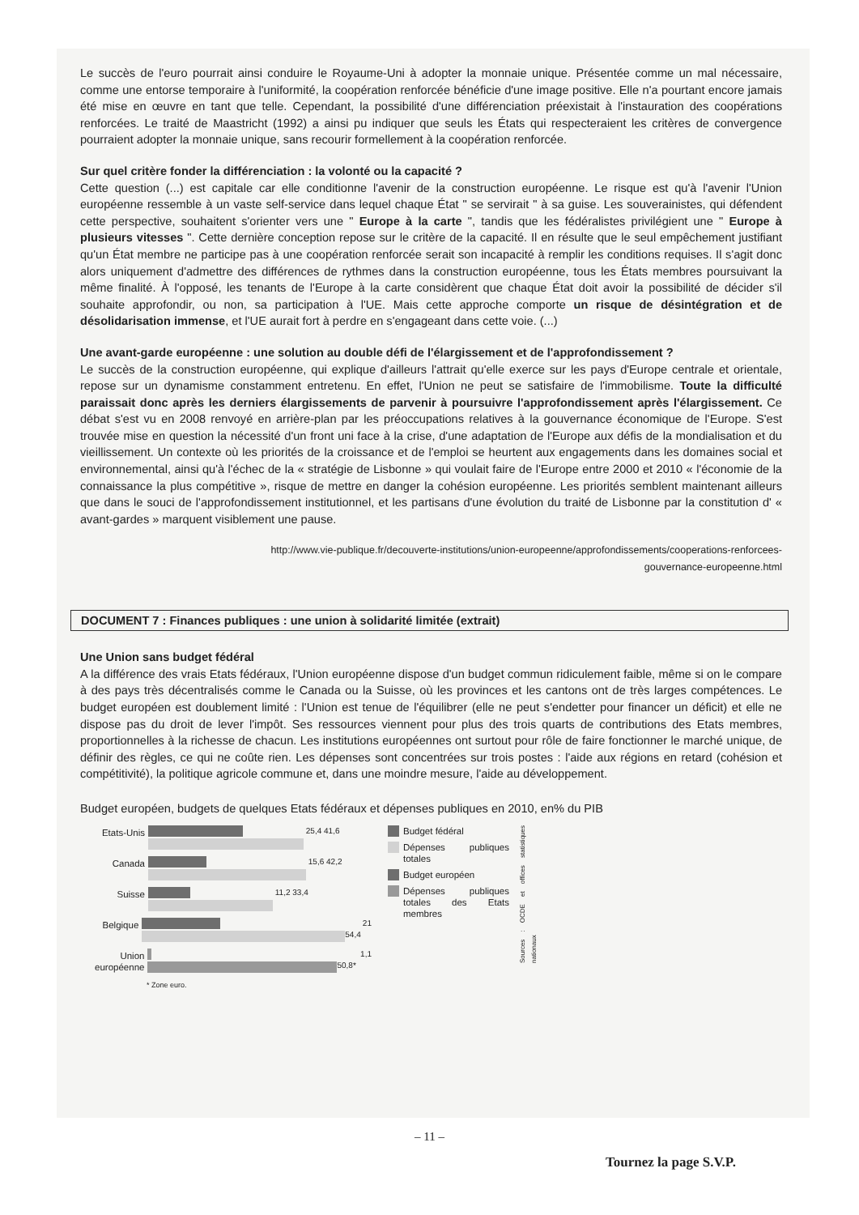Le succès de l'euro pourrait ainsi conduire le Royaume-Uni à adopter la monnaie unique. Présentée comme un mal nécessaire, comme une entorse temporaire à l'uniformité, la coopération renforcée bénéficie d'une image positive. Elle n'a pourtant encore jamais été mise en œuvre en tant que telle. Cependant, la possibilité d'une différenciation préexistait à l'instauration des coopérations renforcées. Le traité de Maastricht (1992) a ainsi pu indiquer que seuls les États qui respecteraient les critères de convergence pourraient adopter la monnaie unique, sans recourir formellement à la coopération renforcée.
Sur quel critère fonder la différenciation : la volonté ou la capacité ?
Cette question (...) est capitale car elle conditionne l'avenir de la construction européenne. Le risque est qu'à l'avenir l'Union européenne ressemble à un vaste self-service dans lequel chaque État " se servirait " à sa guise. Les souverainistes, qui défendent cette perspective, souhaitent s'orienter vers une " Europe à la carte ", tandis que les fédéralistes privilégient une " Europe à plusieurs vitesses ". Cette dernière conception repose sur le critère de la capacité. Il en résulte que le seul empêchement justifiant qu'un État membre ne participe pas à une coopération renforcée serait son incapacité à remplir les conditions requises. Il s'agit donc alors uniquement d'admettre des différences de rythmes dans la construction européenne, tous les États membres poursuivant la même finalité. À l'opposé, les tenants de l'Europe à la carte considèrent que chaque État doit avoir la possibilité de décider s'il souhaite approfondir, ou non, sa participation à l'UE. Mais cette approche comporte un risque de désintégration et de désolidarisation immense, et l'UE aurait fort à perdre en s'engageant dans cette voie. (...)
Une avant-garde européenne : une solution au double défi de l'élargissement et de l'approfondissement ?
Le succès de la construction européenne, qui explique d'ailleurs l'attrait qu'elle exerce sur les pays d'Europe centrale et orientale, repose sur un dynamisme constamment entretenu. En effet, l'Union ne peut se satisfaire de l'immobilisme. Toute la difficulté paraissait donc après les derniers élargissements de parvenir à poursuivre l'approfondissement après l'élargissement. Ce débat s'est vu en 2008 renvoyé en arrière-plan par les préoccupations relatives à la gouvernance économique de l'Europe. S'est trouvée mise en question la nécessité d'un front uni face à la crise, d'une adaptation de l'Europe aux défis de la mondialisation et du vieillissement. Un contexte où les priorités de la croissance et de l'emploi se heurtent aux engagements dans les domaines social et environnemental, ainsi qu'à l'échec de la « stratégie de Lisbonne » qui voulait faire de l'Europe entre 2000 et 2010 « l'économie de la connaissance la plus compétitive », risque de mettre en danger la cohésion européenne. Les priorités semblent maintenant ailleurs que dans le souci de l'approfondissement institutionnel, et les partisans d'une évolution du traité de Lisbonne par la constitution d' « avant-gardes » marquent visiblement une pause.
http://www.vie-publique.fr/decouverte-institutions/union-europeenne/approfondissements/cooperations-renforcees-
gouvernance-europeenne.html
DOCUMENT 7 : Finances publiques : une union à solidarité limitée (extrait)
Une Union sans budget fédéral
A la différence des vrais Etats fédéraux, l'Union européenne dispose d'un budget commun ridiculement faible, même si on le compare à des pays très décentralisés comme le Canada ou la Suisse, où les provinces et les cantons ont de très larges compétences. Le budget européen est doublement limité : l'Union est tenue de l'équilibrer (elle ne peut s'endetter pour financer un déficit) et elle ne dispose pas du droit de lever l'impôt. Ses ressources viennent pour plus des trois quarts de contributions des Etats membres, proportionnelles à la richesse de chacun. Les institutions européennes ont surtout pour rôle de faire fonctionner le marché unique, de définir des règles, ce qui ne coûte rien. Les dépenses sont concentrées sur trois postes : l'aide aux régions en retard (cohésion et compétitivité), la politique agricole commune et, dans une moindre mesure, l'aide au développement.
Budget européen, budgets de quelques Etats fédéraux et dépenses publiques en 2010, en% du PIB
Etats-Unis
25,4 41,6
Canada
15,6 42,2
Suisse
11,2 33,4
Belgique
21 54,4
Union européenne
1,1 50,8*
* Zone euro.
Budget fédéral
Dépenses publiques totales
Budget européen
Dépenses publiques totales des Etats membres
Sources : OCDE et offices statistiques nationaux
– 11 –
Tournez la page S.V.P.